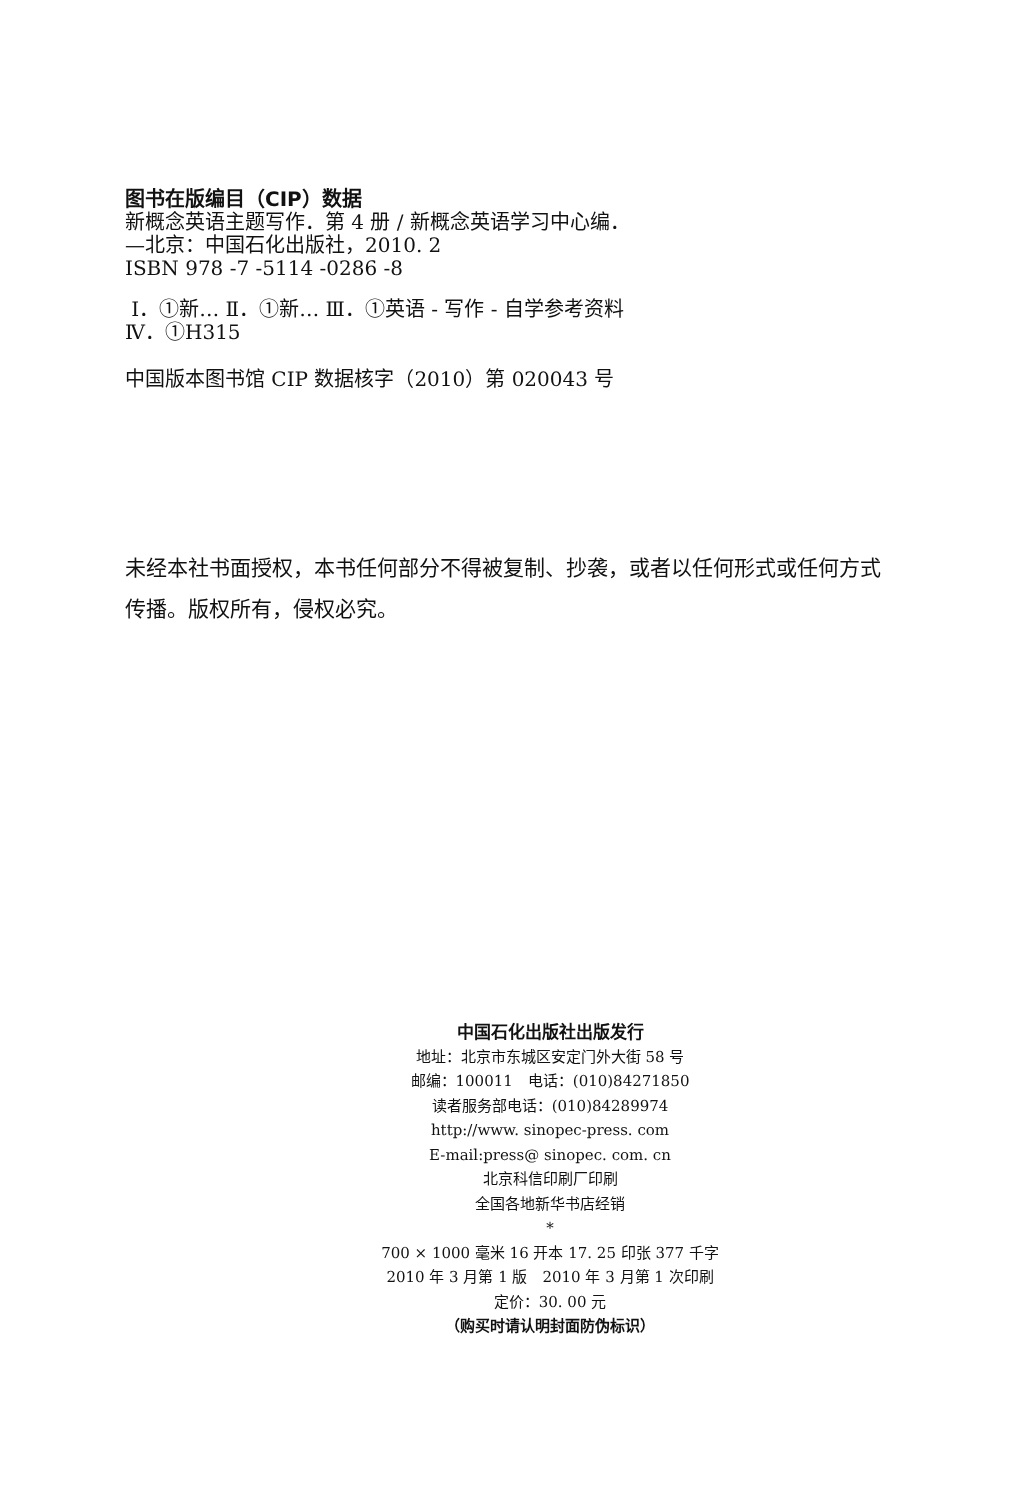图书在版编目（CIP）数据
新概念英语主题写作．第 4 册 / 新概念英语学习中心编．
—北京：中国石化出版社，2010. 2
ISBN 978 -7 -5114 -0286 -8
Ⅰ．①新… Ⅱ．①新… Ⅲ．①英语 - 写作 - 自学参考资料
Ⅳ．①H315
中国版本图书馆 CIP 数据核字（2010）第 020043 号
未经本社书面授权，本书任何部分不得被复制、抄袭，或者以任何形式或任何方式传播。版权所有，侵权必究。
中国石化出版社出版发行
地址：北京市东城区安定门外大街 58 号
邮编：100011　电话：(010)84271850
读者服务部电话：(010)84289974
http://www. sinopec-press. com
E-mail:press@ sinopec. com. cn
北京科信印刷厂印刷
全国各地新华书店经销
*
700 × 1000 毫米 16 开本 17. 25 印张 377 千字
2010 年 3 月第 1 版　2010 年 3 月第 1 次印刷
定价：30. 00 元
（购买时请认明封面防伪标识）